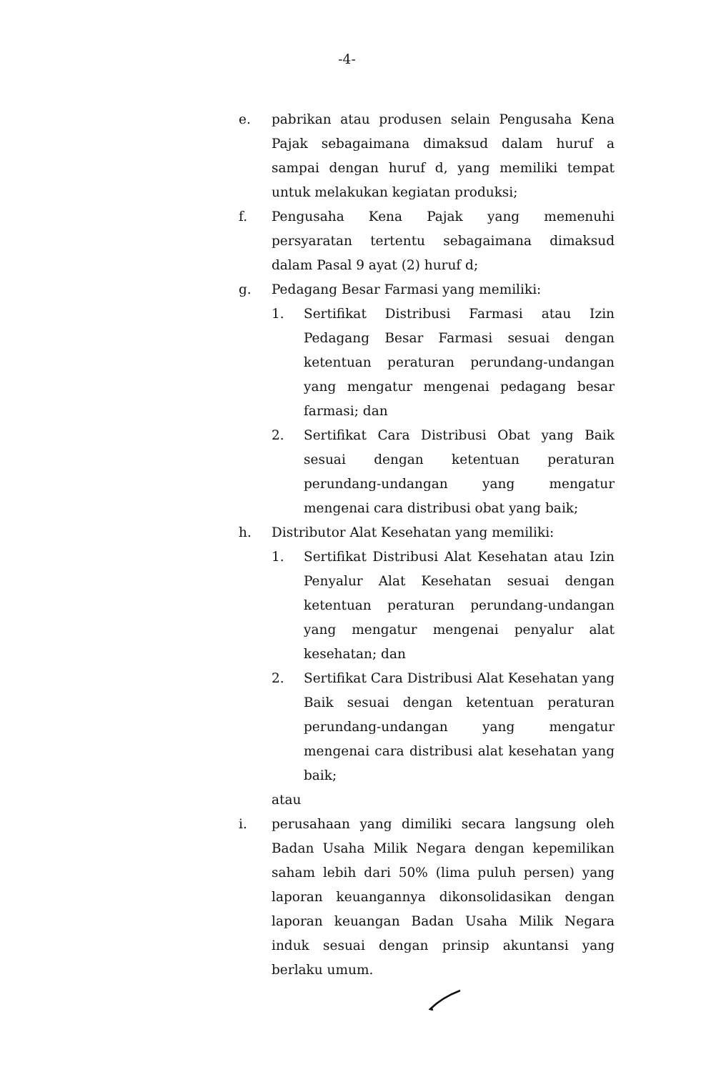-4-
e. pabrikan atau produsen selain Pengusaha Kena Pajak sebagaimana dimaksud dalam huruf a sampai dengan huruf d, yang memiliki tempat untuk melakukan kegiatan produksi;
f. Pengusaha Kena Pajak yang memenuhi persyaratan tertentu sebagaimana dimaksud dalam Pasal 9 ayat (2) huruf d;
g. Pedagang Besar Farmasi yang memiliki:
1. Sertifikat Distribusi Farmasi atau Izin Pedagang Besar Farmasi sesuai dengan ketentuan peraturan perundang-undangan yang mengatur mengenai pedagang besar farmasi; dan
2. Sertifikat Cara Distribusi Obat yang Baik sesuai dengan ketentuan peraturan perundang-undangan yang mengatur mengenai cara distribusi obat yang baik;
h. Distributor Alat Kesehatan yang memiliki:
1. Sertifikat Distribusi Alat Kesehatan atau Izin Penyalur Alat Kesehatan sesuai dengan ketentuan peraturan perundang-undangan yang mengatur mengenai penyalur alat kesehatan; dan
2. Sertifikat Cara Distribusi Alat Kesehatan yang Baik sesuai dengan ketentuan peraturan perundang-undangan yang mengatur mengenai cara distribusi alat kesehatan yang baik;
atau
i. perusahaan yang dimiliki secara langsung oleh Badan Usaha Milik Negara dengan kepemilikan saham lebih dari 50% (lima puluh persen) yang laporan keuangannya dikonsolidasikan dengan laporan keuangan Badan Usaha Milik Negara induk sesuai dengan prinsip akuntansi yang berlaku umum.